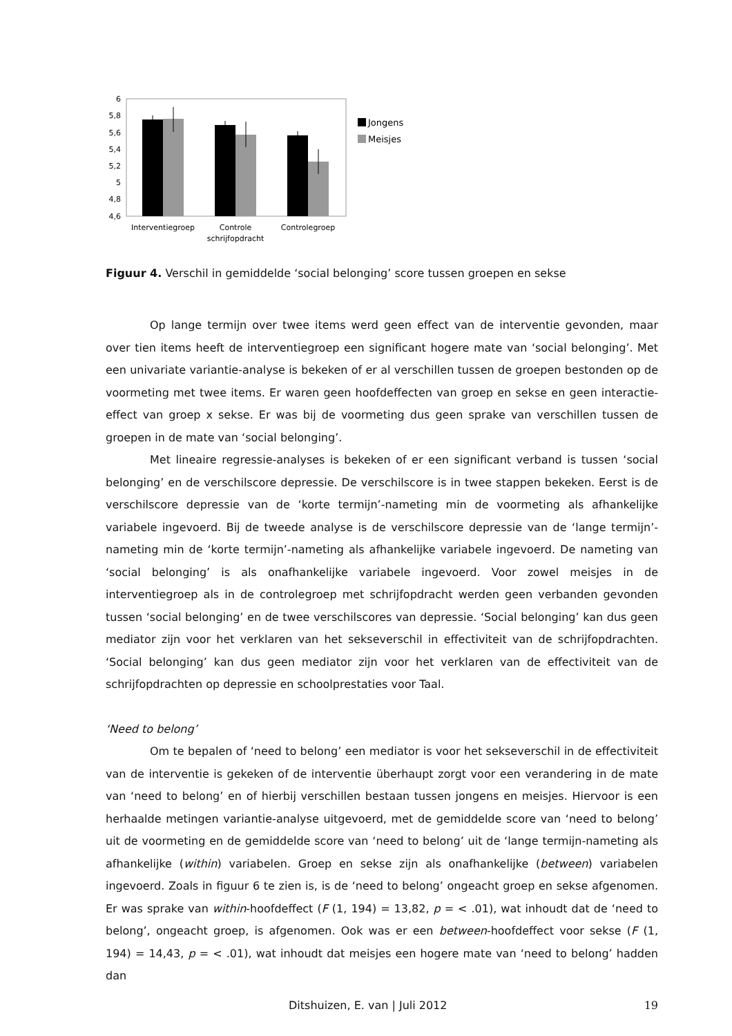6
5,8
5,6
5,4
5,2
5
4,8
4,6
Jongens
Meisjes
Interventiegroep
Controle
schrijfopdracht
Controlegroep
Figuur 4. Verschil in gemiddelde ‘social belonging’ score tussen groepen en sekse
Op lange termijn over twee items werd geen effect van de interventie gevonden, maar over tien items heeft de interventiegroep een significant hogere mate van ‘social belonging’. Met een univariate variantie-analyse is bekeken of er al verschillen tussen de groepen bestonden op de voormeting met twee items. Er waren geen hoofdeffecten van groep en sekse en geen interactie-effect van groep x sekse. Er was bij de voormeting dus geen sprake van verschillen tussen de groepen in de mate van ‘social belonging’.
Met lineaire regressie-analyses is bekeken of er een significant verband is tussen ‘social belonging’ en de verschilscore depressie. De verschilscore is in twee stappen bekeken. Eerst is de verschilscore depressie van de ‘korte termijn’-nameting min de voormeting als afhankelijke variabele ingevoerd. Bij de tweede analyse is de verschilscore depressie van de ‘lange termijn’-nameting min de ‘korte termijn’-nameting als afhankelijke variabele ingevoerd. De nameting van ‘social belonging’ is als onafhankelijke variabele ingevoerd. Voor zowel meisjes in de interventiegroep als in de controlegroep met schrijfopdracht werden geen verbanden gevonden tussen ‘social belonging’ en de twee verschilscores van depressie. ‘Social belonging’ kan dus geen mediator zijn voor het verklaren van het sekseverschil in effectiviteit van de schrijfopdrachten. ‘Social belonging’ kan dus geen mediator zijn voor het verklaren van de effectiviteit van de schrijfopdrachten op depressie en schoolprestaties voor Taal.
‘Need to belong’
Om te bepalen of ‘need to belong’ een mediator is voor het sekseverschil in de effectiviteit van de interventie is gekeken of de interventie überhaupt zorgt voor een verandering in de mate van ‘need to belong’ en of hierbij verschillen bestaan tussen jongens en meisjes. Hiervoor is een herhaalde metingen variantie-analyse uitgevoerd, met de gemiddelde score van ‘need to belong’ uit de voormeting en de gemiddelde score van ‘need to belong’ uit de ‘lange termijn-nameting als afhankelijke (within) variabelen. Groep en sekse zijn als onafhankelijke (between) variabelen ingevoerd. Zoals in figuur 6 te zien is, is de ‘need to belong’ ongeacht groep en sekse afgenomen. Er was sprake van within-hoofdeffect (F (1, 194) = 13,82, p = < .01), wat inhoudt dat de ‘need to belong’, ongeacht groep, is afgenomen. Ook was er een between-hoofdeffect voor sekse (F (1, 194) = 14,43, p = < .01), wat inhoudt dat meisjes een hogere mate van ‘need to belong’ hadden dan
Ditshuizen, E. van | Juli 2012 19